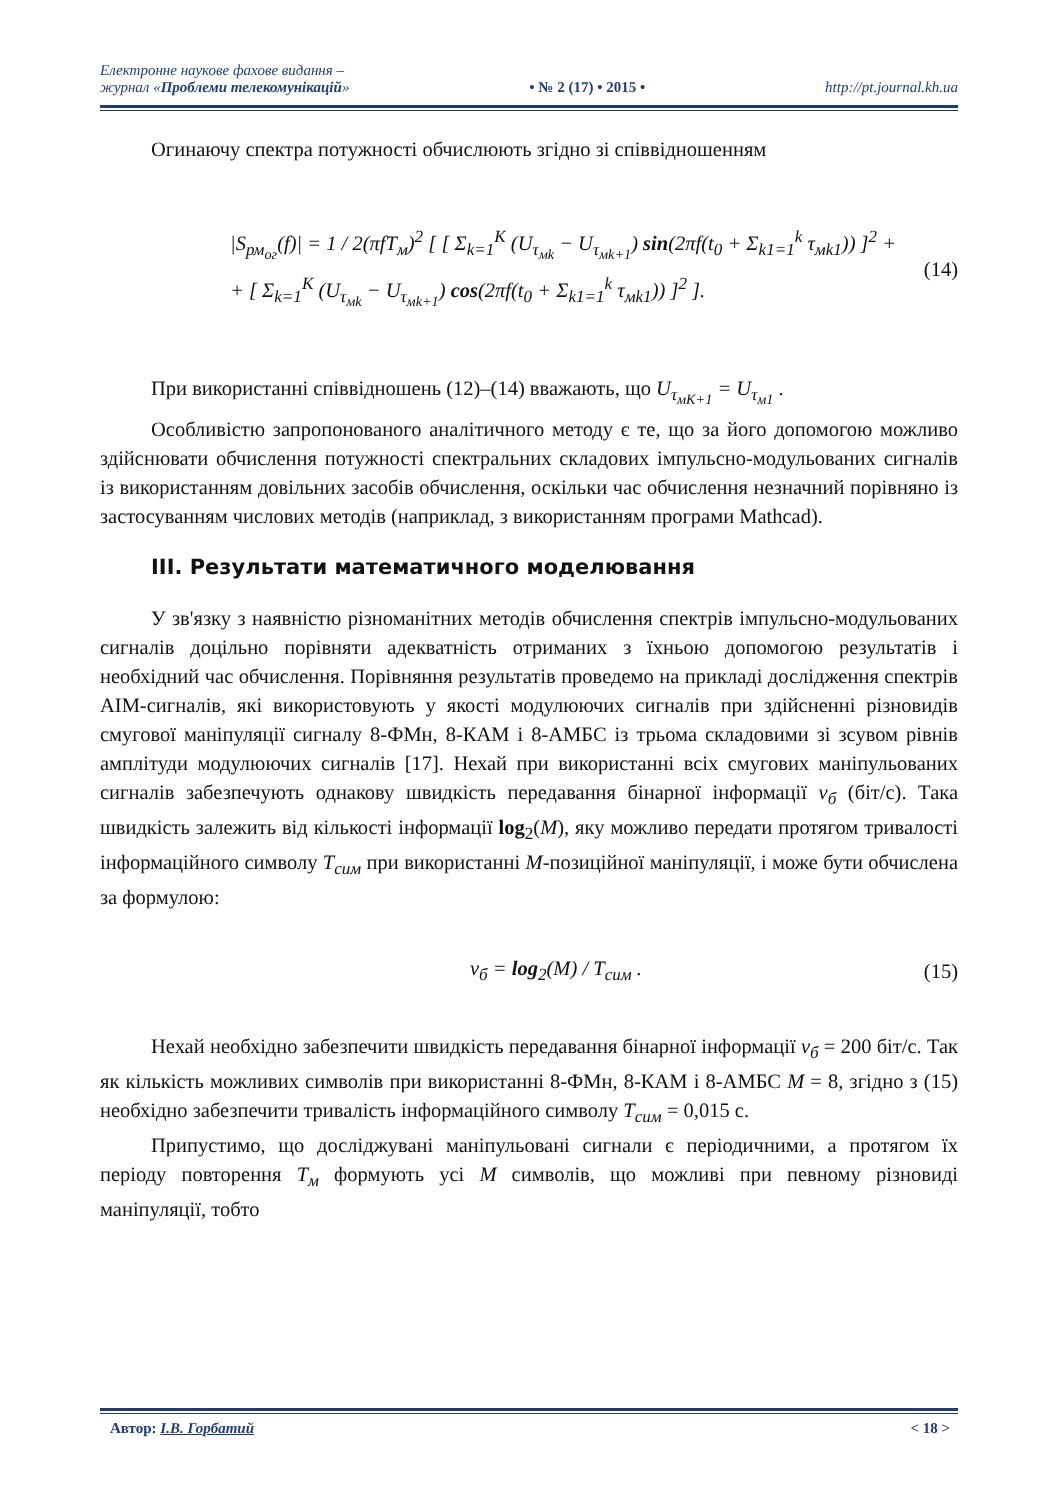Електронне наукове фахове видання –
журнал «Проблеми телекомунікацій»
• № 2 (17) • 2015 •
http://pt.journal.kh.ua
Огинаючу спектра потужності обчислюють згідно зі співвідношенням
|S<sub>рм<sub>ог</sub></sub>(f)| = 1 / 2(πfT<sub>м</sub>)<sup>2</sup> [ [ Σ<sub>k=1</sub><sup>K</sup> (U<sub>τ<sub>мk</sub></sub> − U<sub>τ<sub>мk+1</sub></sub>) sin(2πf(t<sub>0</sub> + Σ<sub>k1=1</sub><sup>k</sup> τ<sub>мk1</sub>)) ]<sup>2</sup> +
+ [ Σ<sub>k=1</sub><sup>K</sup> (U<sub>τ<sub>мk</sub></sub> − U<sub>τ<sub>мk+1</sub></sub>) cos(2πf(t<sub>0</sub> + Σ<sub>k1=1</sub><sup>k</sup> τ<sub>мk1</sub>)) ]<sup>2</sup> ].
(14)
При використанні співвідношень (12)–(14) вважають, що U<sub>τ<sub>мK+1</sub></sub> = U<sub>τ<sub>м1</sub></sub> .
Особливістю запропонованого аналітичного методу є те, що за його допомогою можливо здійснювати обчислення потужності спектральних складових імпульсно-модульованих сигналів із використанням довільних засобів обчислення, оскільки час обчислення незначний порівняно із застосуванням числових методів (наприклад, з використанням програми Mathcad).
III. Результати математичного моделювання
У зв'язку з наявністю різноманітних методів обчислення спектрів імпульсно-модульованих сигналів доцільно порівняти адекватність отриманих з їхньою допомогою результатів і необхідний час обчислення. Порівняння результатів проведемо на прикладі дослідження спектрів АІМ-сигналів, які використовують у якості модулюючих сигналів при здійсненні різновидів смугової маніпуляції сигналу 8-ФМн, 8-КАМ і 8-АМБС із трьома складовими зі зсувом рівнів амплітуди модулюючих сигналів [17]. Нехай при використанні всіх смугових маніпульованих сигналів забезпечують однакову швидкість передавання бінарної інформації v<sub>б</sub> (біт/с). Така швидкість залежить від кількості інформації log<sub>2</sub>(M), яку можливо передати протягом тривалості інформаційного символу T<sub>сим</sub> при використанні M-позиційної маніпуляції, і може бути обчислена за формулою:
v<sub>б</sub> = log<sub>2</sub>(M) / T<sub>сим</sub> . (15)
Нехай необхідно забезпечити швидкість передавання бінарної інформації v<sub>б</sub> = 200 біт/с. Так як кількість можливих символів при використанні 8-ФМн, 8-КАМ і 8-АМБС M = 8, згідно з (15) необхідно забезпечити тривалість інформаційного символу T<sub>сим</sub> = 0,015 с.
Припустимо, що досліджувані маніпульовані сигнали є періодичними, а протягом їх періоду повторення T<sub>м</sub> формують усі M символів, що можливі при певному різновиді маніпуляції, тобто
Автор: І.В. Горбатий < 18 >